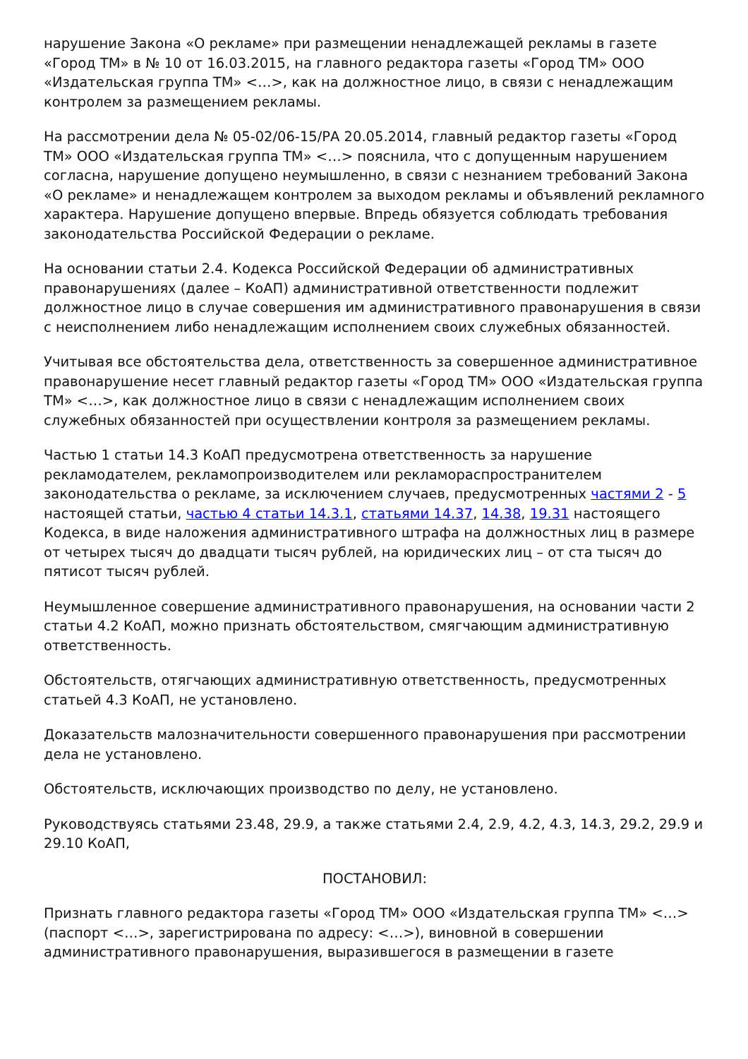нарушение Закона «О рекламе» при размещении ненадлежащей рекламы в газете «Город ТМ» в № 10 от 16.03.2015, на главного редактора газеты «Город ТМ» ООО «Издательская группа ТМ» <…>, как на должностное лицо, в связи с ненадлежащим контролем за размещением рекламы.
На рассмотрении дела № 05-02/06-15/РА 20.05.2014, главный редактор газеты «Город ТМ» ООО «Издательская группа ТМ» <…> пояснила, что с допущенным нарушением согласна, нарушение допущено неумышленно, в связи с незнанием требований Закона «О рекламе» и ненадлежащем контролем за выходом рекламы и объявлений рекламного характера. Нарушение допущено впервые. Впредь обязуется соблюдать требования законодательства Российской Федерации о рекламе.
На основании статьи 2.4. Кодекса Российской Федерации об административных правонарушениях (далее – КоАП) административной ответственности подлежит должностное лицо в случае совершения им административного правонарушения в связи с неисполнением либо ненадлежащим исполнением своих служебных обязанностей.
Учитывая все обстоятельства дела, ответственность за совершенное административное правонарушение несет главный редактор газеты «Город ТМ» ООО «Издательская группа ТМ» <…>, как должностное лицо в связи с ненадлежащим исполнением своих служебных обязанностей при осуществлении контроля за размещением рекламы.
Частью 1 статьи 14.3 КоАП предусмотрена ответственность за нарушение рекламодателем, рекламопроизводителем или рекламораспространителем законодательства о рекламе, за исключением случаев, предусмотренных частями 2 - 5 настоящей статьи, частью 4 статьи 14.3.1, статьями 14.37, 14.38, 19.31 настоящего Кодекса, в виде наложения административного штрафа на должностных лиц в размере от четырех тысяч до двадцати тысяч рублей, на юридических лиц – от ста тысяч до пятисот тысяч рублей.
Неумышленное совершение административного правонарушения, на основании части 2 статьи 4.2 КоАП, можно признать обстоятельством, смягчающим административную ответственность.
Обстоятельств, отягчающих административную ответственность, предусмотренных статьей 4.3 КоАП, не установлено.
Доказательств малозначительности совершенного правонарушения при рассмотрении дела не установлено.
Обстоятельств, исключающих производство по делу, не установлено.
Руководствуясь статьями 23.48, 29.9, а также статьями 2.4, 2.9, 4.2, 4.3, 14.3, 29.2, 29.9 и 29.10 КоАП,
ПОСТАНОВИЛ:
Признать главного редактора газеты «Город ТМ» ООО «Издательская группа ТМ» <…> (паспорт <…>, зарегистрирована по адресу: <…>), виновной в совершении административного правонарушения, выразившегося в размещении в газете